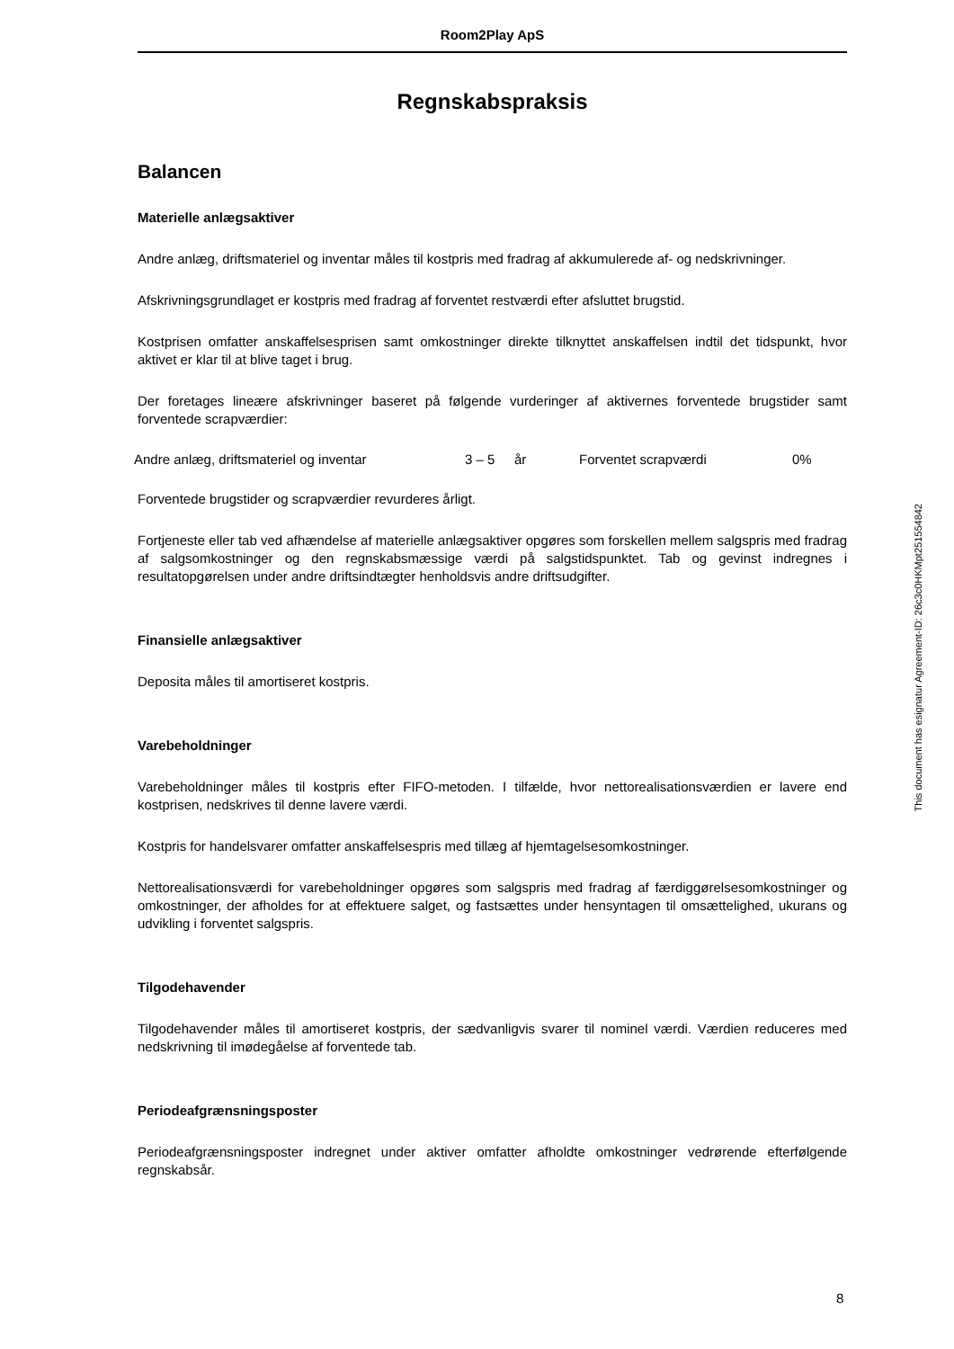Room2Play ApS
Regnskabspraksis
Balancen
Materielle anlægsaktiver
Andre anlæg, driftsmateriel og inventar måles til kostpris med fradrag af akkumulerede af- og nedskrivninger.
Afskrivningsgrundlaget er kostpris med fradrag af forventet restværdi efter afsluttet brugstid.
Kostprisen omfatter anskaffelsesprisen samt omkostninger direkte tilknyttet anskaffelsen indtil det tidspunkt, hvor aktivet er klar til at blive taget i brug.
Der foretages lineære afskrivninger baseret på følgende vurderinger af aktivernes forventede brugstider samt forventede scrapværdier:
| Andre anlæg, driftsmateriel og inventar | 3 – 5 | år | Forventet scrapværdi | 0% |
Forventede brugstider og scrapværdier revurderes årligt.
Fortjeneste eller tab ved afhændelse af materielle anlægsaktiver opgøres som forskellen mellem salgspris med fradrag af salgsomkostninger og den regnskabsmæssige værdi på salgstidspunktet. Tab og gevinst indregnes i resultatopgørelsen under andre driftsindtægter henholdsvis andre driftsudgifter.
Finansielle anlægsaktiver
Deposita måles til amortiseret kostpris.
Varebeholdninger
Varebeholdninger måles til kostpris efter FIFO-metoden. I tilfælde, hvor nettorealisationsværdien er lavere end kostprisen, nedskrives til denne lavere værdi.
Kostpris for handelsvarer omfatter anskaffelsespris med tillæg af hjemtagelsesomkostninger.
Nettorealisationsværdi for varebeholdninger opgøres som salgspris med fradrag af færdiggørelsesomkostninger og omkostninger, der afholdes for at effektuere salget, og fastsættes under hensyntagen til omsættelighed, ukurans og udvikling i forventet salgspris.
Tilgodehavender
Tilgodehavender måles til amortiseret kostpris, der sædvanligvis svarer til nominel værdi. Værdien reduceres med nedskrivning til imødegåelse af forventede tab.
Periodeafgrænsningsposter
Periodeafgrænsningsposter indregnet under aktiver omfatter afholdte omkostninger vedrørende efterfølgende regnskabsår.
This document has esignatur Agreement-ID: 26c3c0HKMpt251554842
8